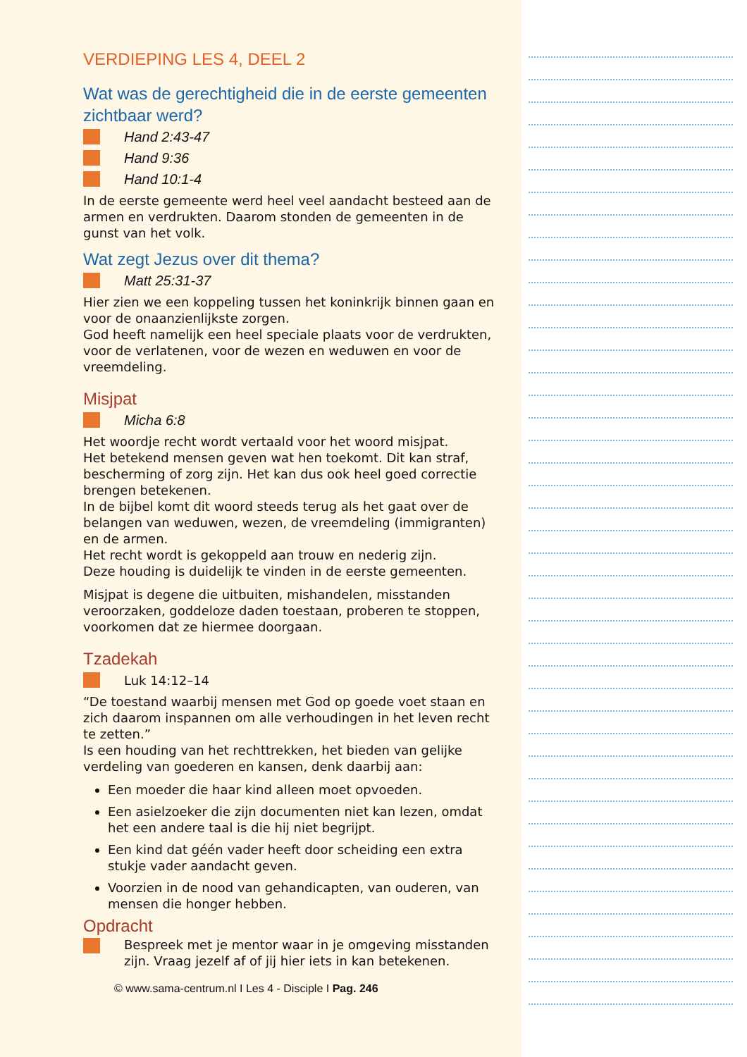VERDIEPING LES 4, DEEL 2
Wat was de gerechtigheid die in de eerste gemeenten zichtbaar werd?
Hand 2:43-47
Hand 9:36
Hand 10:1-4
In de eerste gemeente werd heel veel aandacht besteed aan de armen en verdrukten. Daarom stonden de gemeenten in de gunst van het volk.
Wat zegt Jezus over dit thema?
Matt 25:31-37
Hier zien we een koppeling tussen het koninkrijk binnen gaan en voor de onaanzienlijkste zorgen.
God heeft namelijk een heel speciale plaats voor de verdrukten, voor de verlatenen, voor de wezen en weduwen en voor de vreemdeling.
Misjpat
Micha 6:8
Het woordje recht wordt vertaald voor het woord misjpat.
Het betekend mensen geven wat hen toekomt. Dit kan straf, bescherming of zorg zijn. Het kan dus ook heel goed correctie brengen betekenen.
In de bijbel komt dit woord steeds terug als het gaat over de belangen van weduwen, wezen, de vreemdeling (immigranten) en de armen.
Het recht wordt is gekoppeld aan trouw en nederig zijn.
Deze houding is duidelijk te vinden in de eerste gemeenten.
Misjpat is degene die uitbuiten, mishandelen, misstanden veroorzaken, goddeloze daden toestaan, proberen te stoppen, voorkomen dat ze hiermee doorgaan.
Tzadekah
Luk 14:12–14
“De toestand waarbij mensen met God op goede voet staan en zich daarom inspannen om alle verhoudingen in het leven recht te zetten.”
Is een houding van het rechttrekken, het bieden van gelijke verdeling van goederen en kansen, denk daarbij aan:
Een moeder die haar kind alleen moet opvoeden.
Een asielzoeker die zijn documenten niet kan lezen, omdat het een andere taal is die hij niet begrijpt.
Een kind dat géén vader heeft door scheiding een extra stukje vader aandacht geven.
Voorzien in de nood van gehandicapten, van ouderen, van mensen die honger hebben.
Opdracht
Bespreek met je mentor waar in je omgeving misstanden zijn. Vraag jezelf af of jij hier iets in kan betekenen.
© www.sama-centrum.nl I Les 4 - Disciple I Pag. 246